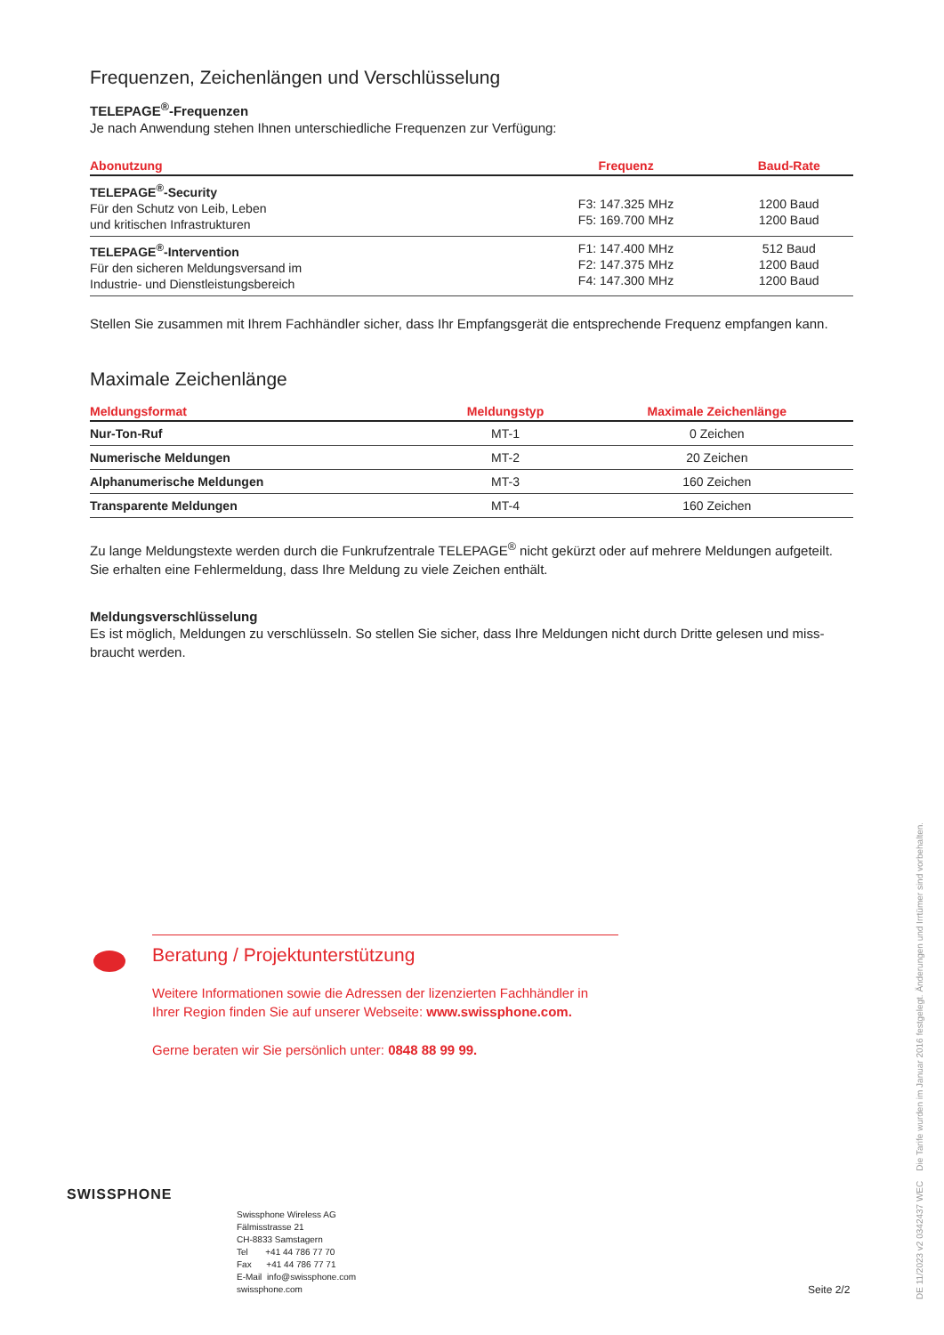Frequenzen, Zeichenlängen und Verschlüsselung
TELEPAGE<sup>®</sup>-Frequenzen
Je nach Anwendung stehen Ihnen unterschiedliche Frequenzen zur Verfügung:
| Abonutzung | Frequenz | Baud-Rate |
| --- | --- | --- |
| TELEPAGE<sup>®</sup>-Security Für den Schutz von Leib, Leben und kritischen Infrastrukturen | F3: 147.325 MHz F5: 169.700 MHz | 1200 Baud 1200 Baud |
| TELEPAGE<sup>®</sup>-Intervention Für den sicheren Meldungsversand im Industrie- und Dienstleistungsbereich | F1: 147.400 MHz F2: 147.375 MHz F4: 147.300 MHz | 512 Baud 1200 Baud 1200 Baud |
Stellen Sie zusammen mit Ihrem Fachhändler sicher, dass Ihr Empfangsgerät die entsprechende Frequenz empfangen kann.
Maximale Zeichenlänge
| Meldungsformat | Meldungstyp | Maximale Zeichenlänge |
| --- | --- | --- |
| Nur-Ton-Ruf | MT-1 | 0 Zeichen |
| Numerische Meldungen | MT-2 | 20 Zeichen |
| Alphanumerische Meldungen | MT-3 | 160 Zeichen |
| Transparente Meldungen | MT-4 | 160 Zeichen |
Zu lange Meldungstexte werden durch die Funkrufzentrale TELEPAGE<sup>®</sup> nicht gekürzt oder auf mehrere Meldungen aufgeteilt. Sie erhalten eine Fehlermeldung, dass Ihre Meldung zu viele Zeichen enthält.
Meldungsverschlüsselung
Es ist möglich, Meldungen zu verschlüsseln. So stellen Sie sicher, dass Ihre Meldungen nicht durch Dritte gelesen und miss-braucht werden.
Beratung / Projektunterstützung
Weitere Informationen sowie die Adressen der lizenzierten Fachhändler in Ihrer Region finden Sie auf unserer Webseite: www.swissphone.com.
Gerne beraten wir Sie persönlich unter: 0848 88 99 99.
SWISSPHONE
Swissphone Wireless AG
Fälmisstrasse 21
CH-8833 Samstagern
Tel +41 44 786 77 70
Fax +41 44 786 77 71
E-Mail info@swissphone.com
swissphone.com
Seite 2/2
DE 11/2023 v2 0342437 WEC Die Tarife wurden im Januar 2016 festgelegt. Änderungen und Irrtümer sind vorbehalten.